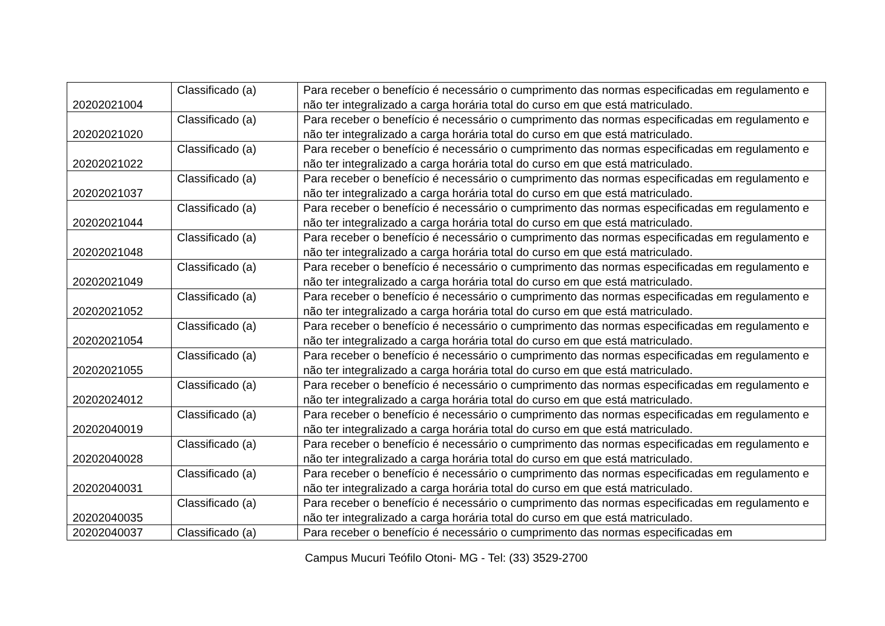| 20202021004 | Classificado (a) | Para receber o benefício é necessário o cumprimento das normas especificadas em regulamento e não ter integralizado a carga horária total do curso em que está matriculado. |
| 20202021020 | Classificado (a) | Para receber o benefício é necessário o cumprimento das normas especificadas em regulamento e não ter integralizado a carga horária total do curso em que está matriculado. |
| 20202021022 | Classificado (a) | Para receber o benefício é necessário o cumprimento das normas especificadas em regulamento e não ter integralizado a carga horária total do curso em que está matriculado. |
| 20202021037 | Classificado (a) | Para receber o benefício é necessário o cumprimento das normas especificadas em regulamento e não ter integralizado a carga horária total do curso em que está matriculado. |
| 20202021044 | Classificado (a) | Para receber o benefício é necessário o cumprimento das normas especificadas em regulamento e não ter integralizado a carga horária total do curso em que está matriculado. |
| 20202021048 | Classificado (a) | Para receber o benefício é necessário o cumprimento das normas especificadas em regulamento e não ter integralizado a carga horária total do curso em que está matriculado. |
| 20202021049 | Classificado (a) | Para receber o benefício é necessário o cumprimento das normas especificadas em regulamento e não ter integralizado a carga horária total do curso em que está matriculado. |
| 20202021052 | Classificado (a) | Para receber o benefício é necessário o cumprimento das normas especificadas em regulamento e não ter integralizado a carga horária total do curso em que está matriculado. |
| 20202021054 | Classificado (a) | Para receber o benefício é necessário o cumprimento das normas especificadas em regulamento e não ter integralizado a carga horária total do curso em que está matriculado. |
| 20202021055 | Classificado (a) | Para receber o benefício é necessário o cumprimento das normas especificadas em regulamento e não ter integralizado a carga horária total do curso em que está matriculado. |
| 20202024012 | Classificado (a) | Para receber o benefício é necessário o cumprimento das normas especificadas em regulamento e não ter integralizado a carga horária total do curso em que está matriculado. |
| 20202040019 | Classificado (a) | Para receber o benefício é necessário o cumprimento das normas especificadas em regulamento e não ter integralizado a carga horária total do curso em que está matriculado. |
| 20202040028 | Classificado (a) | Para receber o benefício é necessário o cumprimento das normas especificadas em regulamento e não ter integralizado a carga horária total do curso em que está matriculado. |
| 20202040031 | Classificado (a) | Para receber o benefício é necessário o cumprimento das normas especificadas em regulamento e não ter integralizado a carga horária total do curso em que está matriculado. |
| 20202040035 | Classificado (a) | Para receber o benefício é necessário o cumprimento das normas especificadas em regulamento e não ter integralizado a carga horária total do curso em que está matriculado. |
| 20202040037 | Classificado (a) | Para receber o benefício é necessário o cumprimento das normas especificadas em |
Campus Mucuri Teófilo Otoni- MG - Tel: (33) 3529-2700